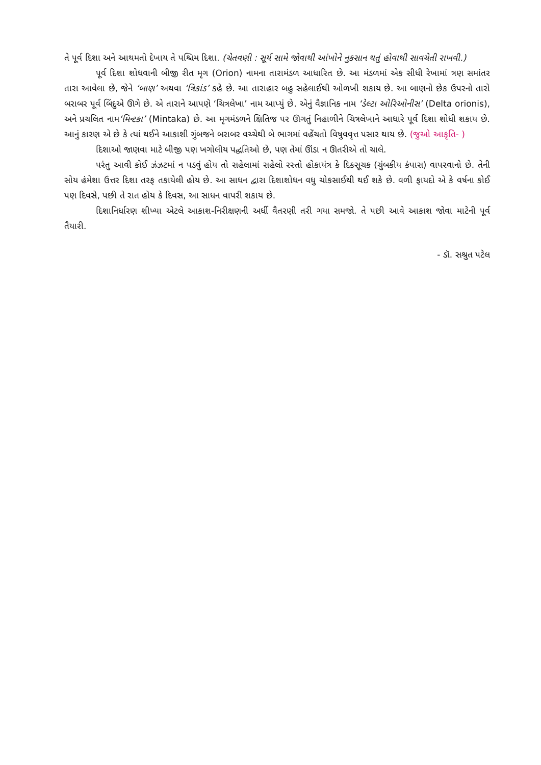તે પૂર્વ દિશા અને આથમતો દેખાય તે પશ્ચિમ દિશા. (ચેતવણી : સૂર્ય સામે જોવાથી આંખોને નુકસાન થતું હોવાથી સાવચેતી રાખવી.)
પૂર્વ દિશા શોધવાની બીજી રીત મૃગ (Orion) નામના તારામંડળ આધારિત છે. આ મંડળમાં એક સીધી રેખામાં ત્રણ સમાંતર તારા આવેલા છે, જેને ‘બાણ’ અથવા ‘ત્રિકાંડ’ કહે છે. આ તારાહાર બહુ સહેલાઈથી ઓળખી શકાય છે. આ બાણનો છેક ઉપરનો તારો બરાબર પૂર્વ બિંદુએ ઊગે છે. એ તારાને આપણે ‘ચિત્રલેખા’ નામ આપ્યું છે. એનું વૈજ્ઞાનિક નામ ‘ડેલ્ટા ઓરિઓનીસ’ (Delta orionis), અને પ્રચલિત નામ‘મિન્ટકા’ (Mintaka) છે. આ મૃગમંડળને ક્ષિતિજ પર ઊગતું નિહાળીને ચિત્રલેખાને આધારે પૂર્વ દિશા શોધી શકાય છે. આનું કારણ એ છે કે ત્યાં થઈને આકાશી ગુંબજને બરાબર વચ્ચેથી બે ભાગમાં વહેંચતો વિષુવવૃત્ત પસાર થાય છે. (જુઓ આકૃતિ- )
દિશાઓ જાણવા માટે બીજી પણ ખગોલીય પદ્ધતિઓ છે, પણ તેમાં ઊંડા ન ઊતરીએ તો ચાલે.
પરંતુ આવી કોઈ ઝંઝટમાં ન પડવું હોય તો સહેલામાં સહેલો રસ્તો હોકાયંત્ર કે દિક્સૂચક (ચુંબકીય કંપાસ) વાપરવાનો છે. તેની સોય હંમેશા ઉત્તર દિશા તરફ તકાયેલી હોય છે. આ સાધન દ્વારા દિશાશોધન વધુ ચોકસાઈથી થઈ શકે છે. વળી ફાયદો એ કે વર્ષના કોઈ પણ દિવસે, પછી તે રાત હોય કે દિવસ, આ સાધન વાપરી શકાય છે.
દિશાનિર્ધારણ શીખ્યા એટલે આકાશ-નિરીક્ષણની અર્ધી વૈતરણી તરી ગયા સમજો. તે પછી આવે આકાશ જોવા માટેની પૂર્વ તૈયારી.
- ડૉ. સશ્રુત પટેલ